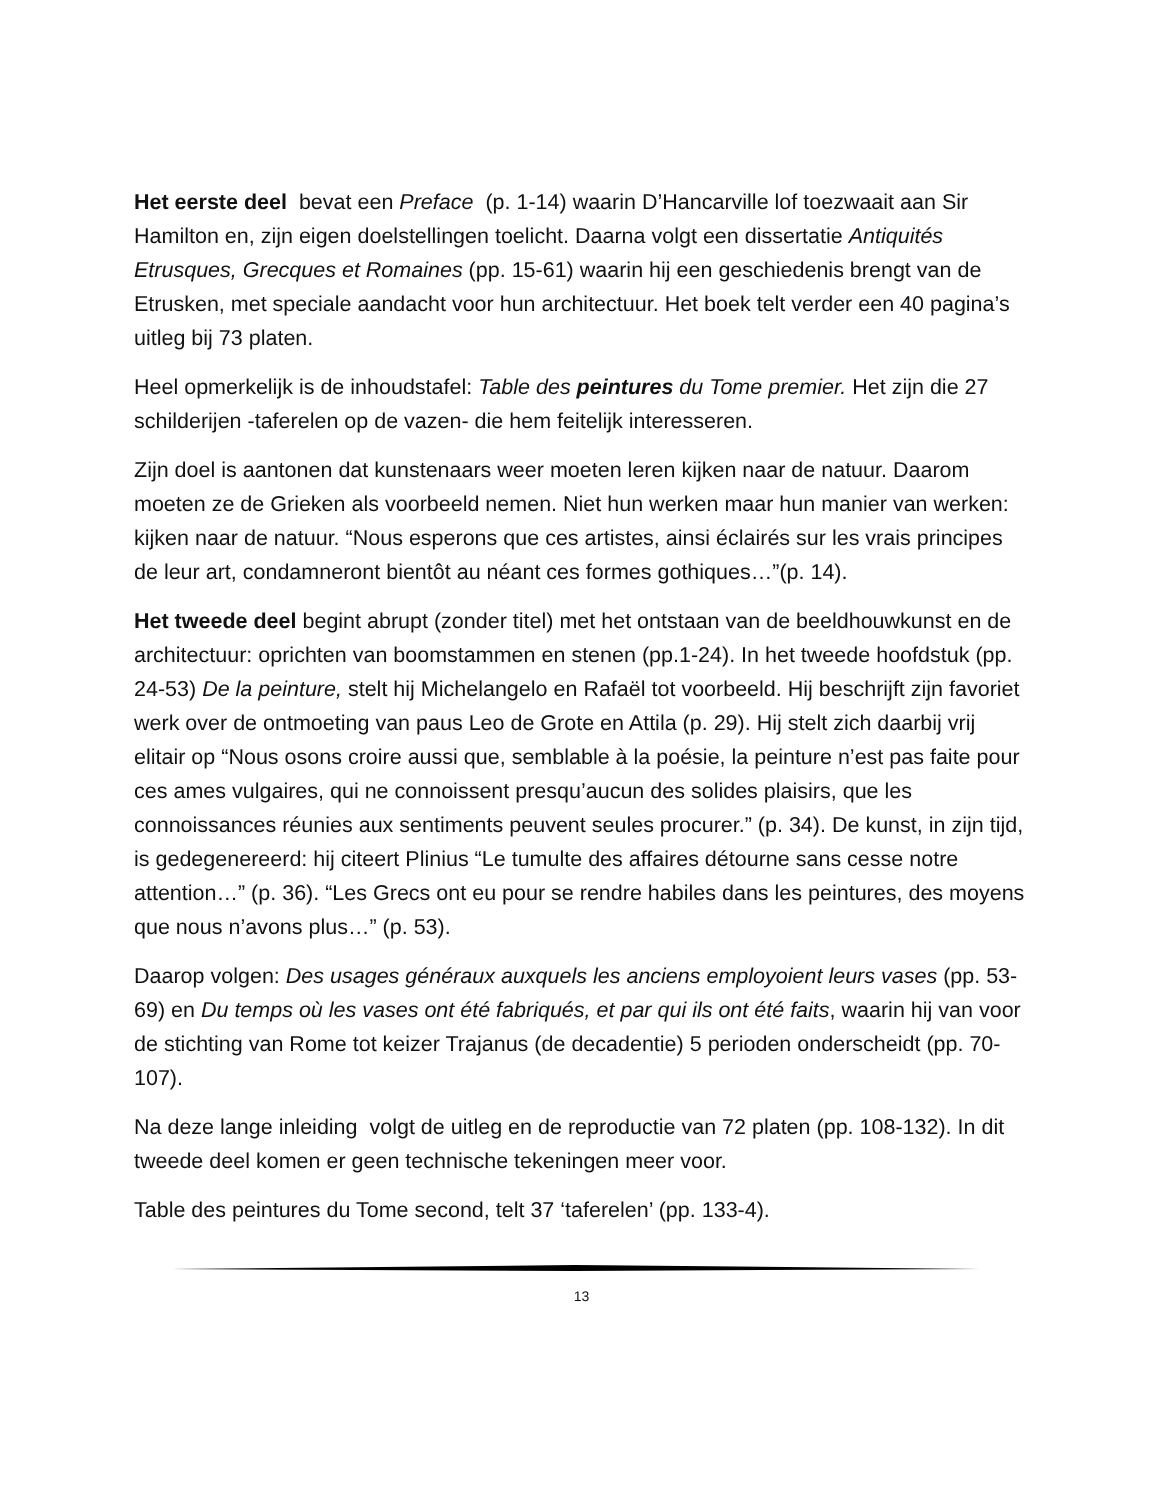Het eerste deel bevat een Preface (p. 1-14) waarin D’Hancarville lof toezwaait aan Sir Hamilton en, zijn eigen doelstellingen toelicht. Daarna volgt een dissertatie Antiquités Etrusques, Grecques et Romaines (pp. 15-61) waarin hij een geschiedenis brengt van de Etrusken, met speciale aandacht voor hun architectuur. Het boek telt verder een 40 pagina’s uitleg bij 73 platen.
Heel opmerkelijk is de inhoudstafel: Table des peintures du Tome premier. Het zijn die 27 schilderijen -taferelen op de vazen- die hem feitelijk interesseren.
Zijn doel is aantonen dat kunstenaars weer moeten leren kijken naar de natuur. Daarom moeten ze de Grieken als voorbeeld nemen. Niet hun werken maar hun manier van werken: kijken naar de natuur. “Nous esperons que ces artistes, ainsi éclairés sur les vrais principes de leur art, condamneront bientôt au néant ces formes gothiques…”(p. 14).
Het tweede deel begint abrupt (zonder titel) met het ontstaan van de beeldhouwkunst en de architectuur: oprichten van boomstammen en stenen (pp.1-24). In het tweede hoofdstuk (pp. 24-53) De la peinture, stelt hij Michelangelo en Rafaël tot voorbeeld. Hij beschrijft zijn favoriet werk over de ontmoeting van paus Leo de Grote en Attila (p. 29). Hij stelt zich daarbij vrij elitair op “Nous osons croire aussi que, semblable à la poésie, la peinture n’est pas faite pour ces ames vulgaires, qui ne connoissent presqu’aucun des solides plaisirs, que les connoissances réunies aux sentiments peuvent seules procurer.” (p. 34). De kunst, in zijn tijd, is gedegenereerd: hij citeert Plinius “Le tumulte des affaires détourne sans cesse notre attention…” (p. 36). “Les Grecs ont eu pour se rendre habiles dans les peintures, des moyens que nous n’avons plus…” (p. 53).
Daarop volgen: Des usages généraux auxquels les anciens employoient leurs vases (pp. 53-69) en Du temps où les vases ont été fabriqués, et par qui ils ont été faits, waarin hij van voor de stichting van Rome tot keizer Trajanus (de decadentie) 5 perioden onderscheidt (pp. 70-107).
Na deze lange inleiding volgt de uitleg en de reproductie van 72 platen (pp. 108-132). In dit tweede deel komen er geen technische tekeningen meer voor.
Table des peintures du Tome second, telt 37 ‘taferelen’ (pp. 133-4).
13